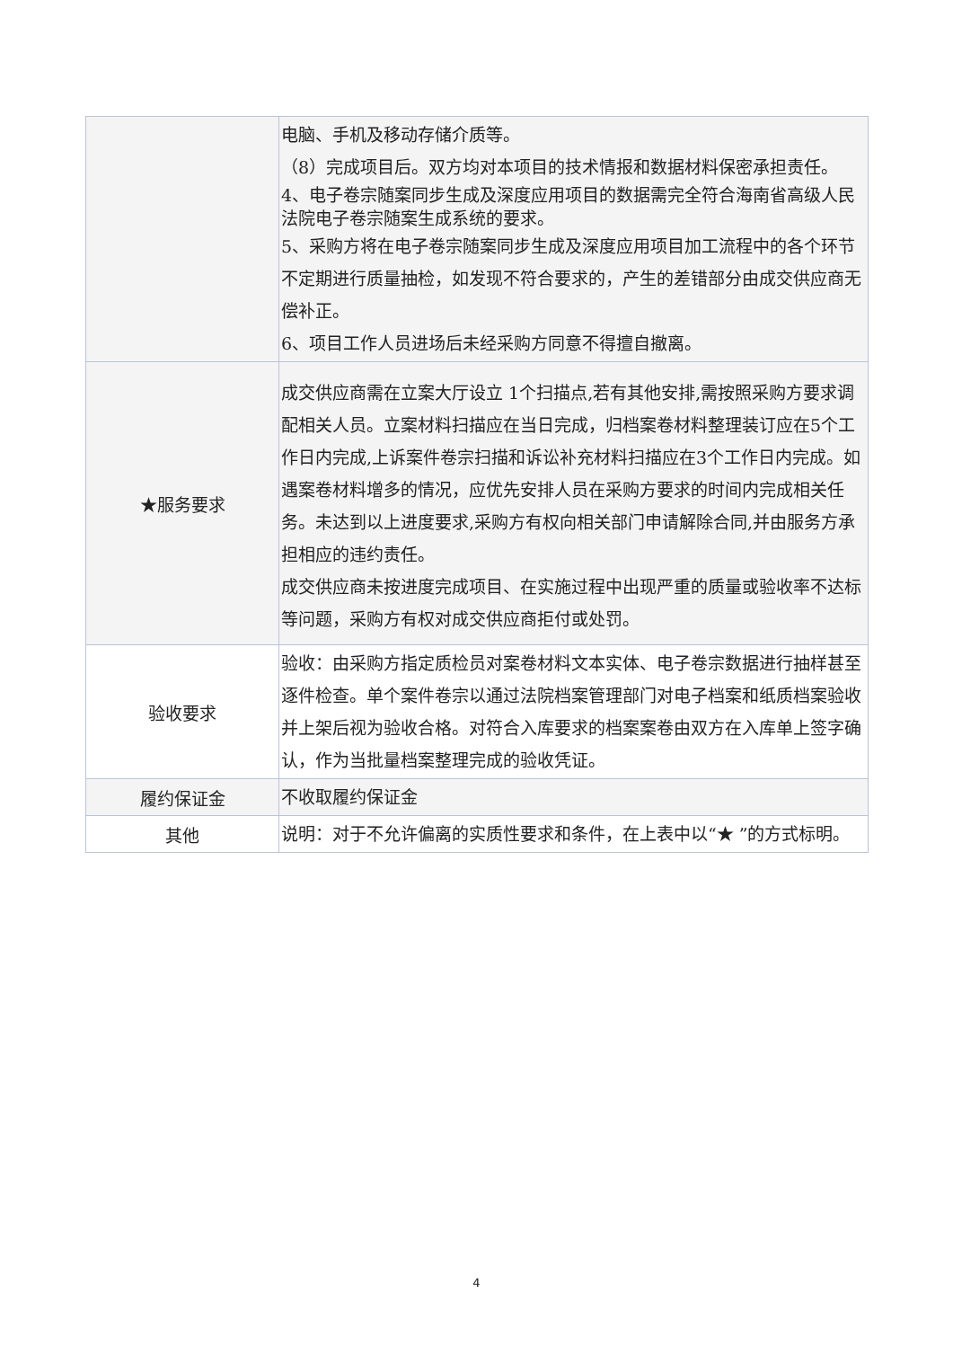| | 电脑、手机及移动存储介质等。 （8）完成项目后。双方均对本项目的技术情报和数据材料保密承担责任。 4、电子卷宗随案同步生成及深度应用项目的数据需完全符合海南省高级人民法院电子卷宗随案生成系统的要求。 5、采购方将在电子卷宗随案同步生成及深度应用项目加工流程中的各个环节不定期进行质量抽检，如发现不符合要求的，产生的差错部分由成交供应商无偿补正。 6、项目工作人员进场后未经采购方同意不得擅自撤离。 |
| ★服务要求 | 成交供应商需在立案大厅设立 1个扫描点,若有其他安排,需按照采购方要求调配相关人员。立案材料扫描应在当日完成，归档案卷材料整理装订应在5个工作日内完成,上诉案件卷宗扫描和诉讼补充材料扫描应在3个工作日内完成。如遇案卷材料增多的情况，应优先安排人员在采购方要求的时间内完成相关任务。未达到以上进度要求,采购方有权向相关部门申请解除合同,并由服务方承担相应的违约责任。 成交供应商未按进度完成项目、在实施过程中出现严重的质量或验收率不达标等问题，采购方有权对成交供应商拒付或处罚。 |
| 验收要求 | 验收：由采购方指定质检员对案卷材料文本实体、电子卷宗数据进行抽样甚至逐件检查。单个案件卷宗以通过法院档案管理部门对电子档案和纸质档案验收并上架后视为验收合格。对符合入库要求的档案案卷由双方在入库单上签字确认，作为当批量档案整理完成的验收凭证。 |
| 履约保证金 | 不收取履约保证金 |
| 其他 | 说明：对于不允许偏离的实质性要求和条件，在上表中以“★ ”的方式标明。 |
4